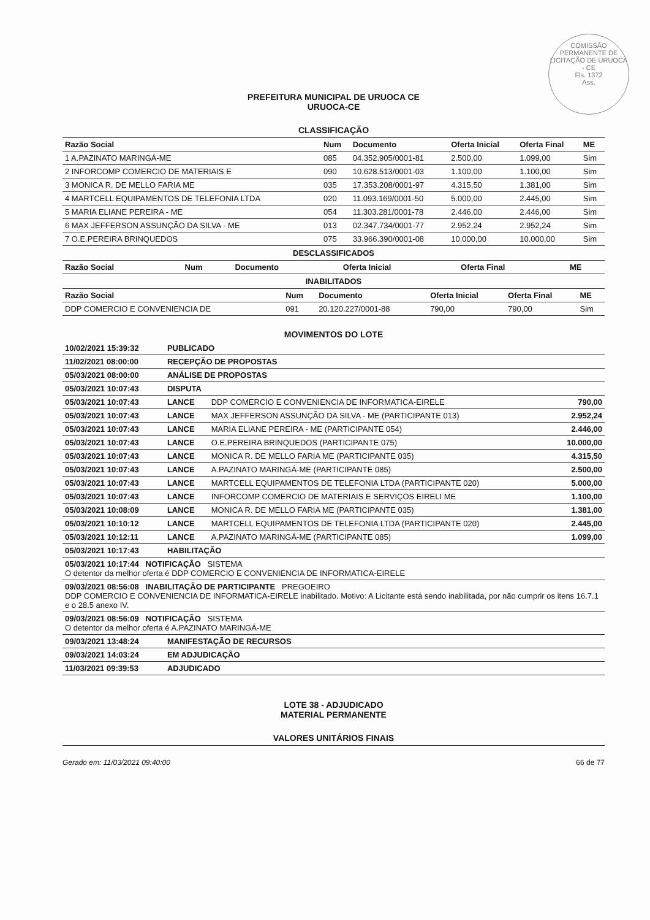COMISSÃO PERMANENTE DE LICITAÇÃO DE URUOCA - CE
Fls. 1372
Ass.
PREFEITURA MUNICIPAL DE URUOCA CE
URUOCA-CE
CLASSIFICAÇÃO
| Razão Social | Num | Documento | Oferta Inicial | Oferta Final | ME |
| --- | --- | --- | --- | --- | --- |
| 1 A.PAZINATO MARINGÁ-ME | 085 | 04.352.905/0001-81 | 2.500,00 | 1.099,00 | Sim |
| 2 INFORCOMP COMERCIO DE MATERIAIS E | 090 | 10.628.513/0001-03 | 1.100,00 | 1.100,00 | Sim |
| 3 MONICA R. DE MELLO FARIA ME | 035 | 17.353.208/0001-97 | 4.315,50 | 1.381,00 | Sim |
| 4 MARTCELL EQUIPAMENTOS DE TELEFONIA LTDA | 020 | 11.093.169/0001-50 | 5.000,00 | 2.445,00 | Sim |
| 5 MARIA ELIANE PEREIRA - ME | 054 | 11.303.281/0001-78 | 2.446,00 | 2.446,00 | Sim |
| 6 MAX JEFFERSON ASSUNÇÃO DA SILVA - ME | 013 | 02.347.734/0001-77 | 2.952,24 | 2.952,24 | Sim |
| 7 O.E.PEREIRA BRINQUEDOS | 075 | 33.966.390/0001-08 | 10.000,00 | 10.000,00 | Sim |
DESCLASSIFICADOS
| Razão Social | Num | Documento | Oferta Inicial | Oferta Final | ME |
| --- | --- | --- | --- | --- | --- |
INABILITADOS
| Razão Social | Num | Documento | Oferta Inicial | Oferta Final | ME |
| --- | --- | --- | --- | --- | --- |
| DDP COMERCIO E CONVENIENCIA DE | 091 | 20.120.227/0001-88 | 790,00 | 790,00 | Sim |
MOVIMENTOS DO LOTE
| 10/02/2021 15:39:32 | PUBLICADO | | |
| 11/02/2021 08:00:00 | RECEPÇÃO DE PROPOSTAS | | |
| 05/03/2021 08:00:00 | ANÁLISE DE PROPOSTAS | | |
| 05/03/2021 10:07:43 | DISPUTA | | |
| 05/03/2021 10:07:43 | LANCE | DDP COMERCIO E CONVENIENCIA DE INFORMATICA-EIRELE | 790,00 |
| 05/03/2021 10:07:43 | LANCE | MAX JEFFERSON ASSUNÇÃO DA SILVA - ME (PARTICIPANTE 013) | 2.952,24 |
| 05/03/2021 10:07:43 | LANCE | MARIA ELIANE PEREIRA - ME (PARTICIPANTE 054) | 2.446,00 |
| 05/03/2021 10:07:43 | LANCE | O.E.PEREIRA BRINQUEDOS (PARTICIPANTE 075) | 10.000,00 |
| 05/03/2021 10:07:43 | LANCE | MONICA R. DE MELLO FARIA ME (PARTICIPANTE 035) | 4.315,50 |
| 05/03/2021 10:07:43 | LANCE | A.PAZINATO MARINGÁ-ME (PARTICIPANTE 085) | 2.500,00 |
| 05/03/2021 10:07:43 | LANCE | MARTCELL EQUIPAMENTOS DE TELEFONIA LTDA (PARTICIPANTE 020) | 5.000,00 |
| 05/03/2021 10:07:43 | LANCE | INFORCOMP COMERCIO DE MATERIAIS E SERVIÇOS EIRELI ME | 1.100,00 |
| 05/03/2021 10:08:09 | LANCE | MONICA R. DE MELLO FARIA ME (PARTICIPANTE 035) | 1.381,00 |
| 05/03/2021 10:10:12 | LANCE | MARTCELL EQUIPAMENTOS DE TELEFONIA LTDA (PARTICIPANTE 020) | 2.445,00 |
| 05/03/2021 10:12:11 | LANCE | A.PAZINATO MARINGÁ-ME (PARTICIPANTE 085) | 1.099,00 |
| 05/03/2021 10:17:43 | HABILITAÇÃO | | |
| 05/03/2021 10:17:44 NOTIFICAÇÃO SISTEMA O detentor da melhor oferta é DDP COMERCIO E CONVENIENCIA DE INFORMATICA-EIRELE | | | |
| 09/03/2021 08:56:08 INABILITAÇÃO DE PARTICIPANTE PREGOEIRO DDP COMERCIO E CONVENIENCIA DE INFORMATICA-EIRELE inabilitado. Motivo: A Licitante está sendo inabilitada, por não cumprir os itens 16.7.1 e o 28.5 anexo IV. | | | |
| 09/03/2021 08:56:09 NOTIFICAÇÃO SISTEMA O detentor da melhor oferta é A.PAZINATO MARINGÁ-ME | | | |
| 09/03/2021 13:48:24 | MANIFESTAÇÃO DE RECURSOS | | |
| 09/03/2021 14:03:24 | EM ADJUDICAÇÃO | | |
| 11/03/2021 09:39:53 | ADJUDICADO | | |
LOTE 38 - ADJUDICADO
MATERIAL PERMANENTE
VALORES UNITÁRIOS FINAIS
Gerado em: 11/03/2021 09:40:00 66 de 77